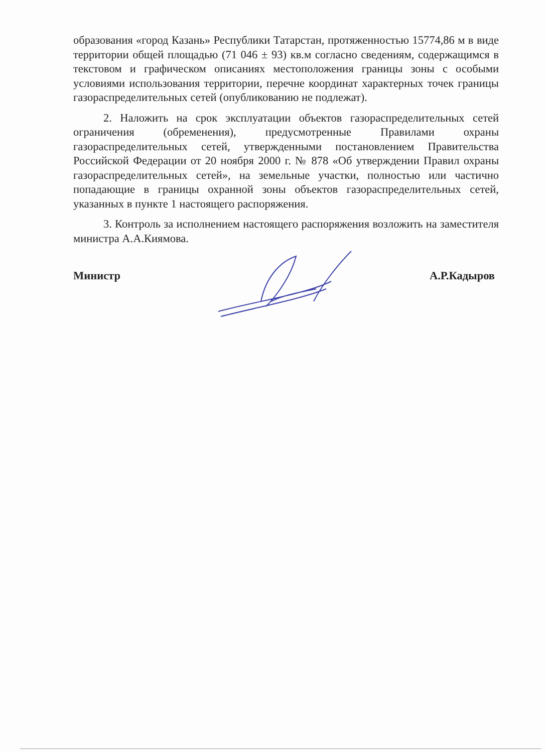образования «город Казань» Республики Татарстан, протяженностью 15774,86 м в виде территории общей площадью (71 046 ± 93) кв.м согласно сведениям, содержащимся в текстовом и графическом описаниях местоположения границы зоны с особыми условиями использования территории, перечне координат характерных точек границы газораспределительных сетей (опубликованию не подлежат).
2. Наложить на срок эксплуатации объектов газораспределительных сетей ограничения (обременения), предусмотренные Правилами охраны газораспределительных сетей, утвержденными постановлением Правительства Российской Федерации от 20 ноября 2000 г. № 878 «Об утверждении Правил охраны газораспределительных сетей», на земельные участки, полностью или частично попадающие в границы охранной зоны объектов газораспределительных сетей, указанных в пункте 1 настоящего распоряжения.
3. Контроль за исполнением настоящего распоряжения возложить на заместителя министра А.А.Киямова.
Министр А.Р.Кадыров